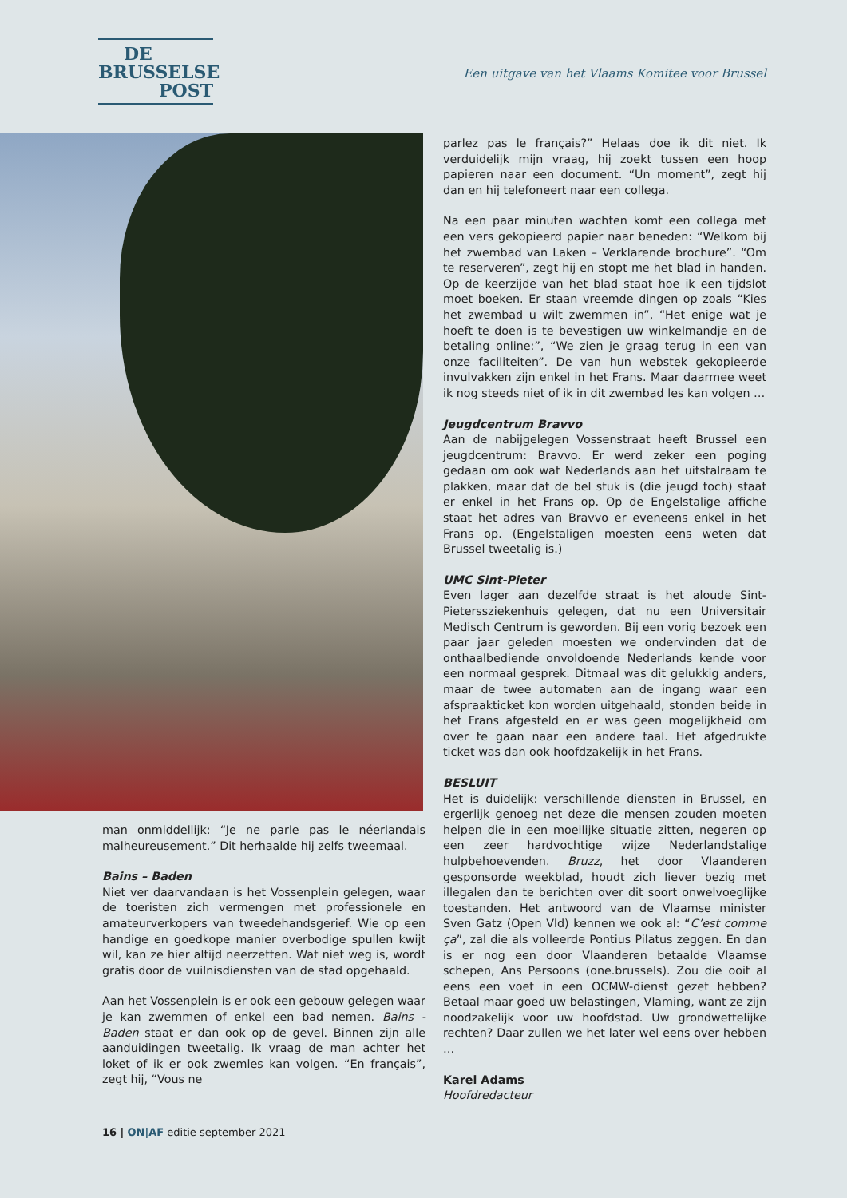DE
BRUSSELSE
POST
Een uitgave van het Vlaams Komitee voor Brussel
man onmiddellijk: “Je ne parle pas le néerlandais malheureusement.” Dit herhaalde hij zelfs tweemaal.
Bains – Baden
Niet ver daarvandaan is het Vossenplein gelegen, waar de toeristen zich vermengen met professionele en amateurverkopers van tweedehandsgerief. Wie op een handige en goedkope manier overbodige spullen kwijt wil, kan ze hier altijd neerzetten. Wat niet weg is, wordt gratis door de vuilnisdiensten van de stad opgehaald.
Aan het Vossenplein is er ook een gebouw gelegen waar je kan zwemmen of enkel een bad nemen. Bains - Baden staat er dan ook op de gevel. Binnen zijn alle aanduidingen tweetalig. Ik vraag de man achter het loket of ik er ook zwemles kan volgen. “En français”, zegt hij, “Vous ne
parlez pas le français?” Helaas doe ik dit niet. Ik verduidelijk mijn vraag, hij zoekt tussen een hoop papieren naar een document. “Un moment”, zegt hij dan en hij telefoneert naar een collega.
Na een paar minuten wachten komt een collega met een vers gekopieerd papier naar beneden: “Welkom bij het zwembad van Laken – Verklarende brochure”. “Om te reserveren”, zegt hij en stopt me het blad in handen. Op de keerzijde van het blad staat hoe ik een tijdslot moet boeken. Er staan vreemde dingen op zoals “Kies het zwembad u wilt zwemmen in”, “Het enige wat je hoeft te doen is te bevestigen uw winkelmandje en de betaling online:”, “We zien je graag terug in een van onze faciliteiten”. De van hun webstek gekopieerde invulvakken zijn enkel in het Frans. Maar daarmee weet ik nog steeds niet of ik in dit zwembad les kan volgen …
Jeugdcentrum Bravvo
Aan de nabijgelegen Vossenstraat heeft Brussel een jeugdcentrum: Bravvo. Er werd zeker een poging gedaan om ook wat Nederlands aan het uitstalraam te plakken, maar dat de bel stuk is (die jeugd toch) staat er enkel in het Frans op. Op de Engelstalige affiche staat het adres van Bravvo er eveneens enkel in het Frans op. (Engelstaligen moesten eens weten dat Brussel tweetalig is.)
UMC Sint-Pieter
Even lager aan dezelfde straat is het aloude Sint-Pieterssziekenhuis gelegen, dat nu een Universitair Medisch Centrum is geworden. Bij een vorig bezoek een paar jaar geleden moesten we ondervinden dat de onthaalbediende onvoldoende Nederlands kende voor een normaal gesprek. Ditmaal was dit gelukkig anders, maar de twee automaten aan de ingang waar een afspraakticket kon worden uitgehaald, stonden beide in het Frans afgesteld en er was geen mogelijkheid om over te gaan naar een andere taal. Het afgedrukte ticket was dan ook hoofdzakelijk in het Frans.
BESLUIT
Het is duidelijk: verschillende diensten in Brussel, en ergerlijk genoeg net deze die mensen zouden moeten helpen die in een moeilijke situatie zitten, negeren op een zeer hardvochtige wijze Nederlandstalige hulpbehoevenden. Bruzz, het door Vlaanderen gesponsorde weekblad, houdt zich liever bezig met illegalen dan te berichten over dit soort onwelvoeglijke toestanden. Het antwoord van de Vlaamse minister Sven Gatz (Open Vld) kennen we ook al: “C’est comme ça”, zal die als volleerde Pontius Pilatus zeggen. En dan is er nog een door Vlaanderen betaalde Vlaamse schepen, Ans Persoons (one.brussels). Zou die ooit al eens een voet in een OCMW-dienst gezet hebben? Betaal maar goed uw belastingen, Vlaming, want ze zijn noodzakelijk voor uw hoofdstad. Uw grondwettelijke rechten? Daar zullen we het later wel eens over hebben …
Karel Adams
Hoofdredacteur
16 | ON|AF editie september 2021